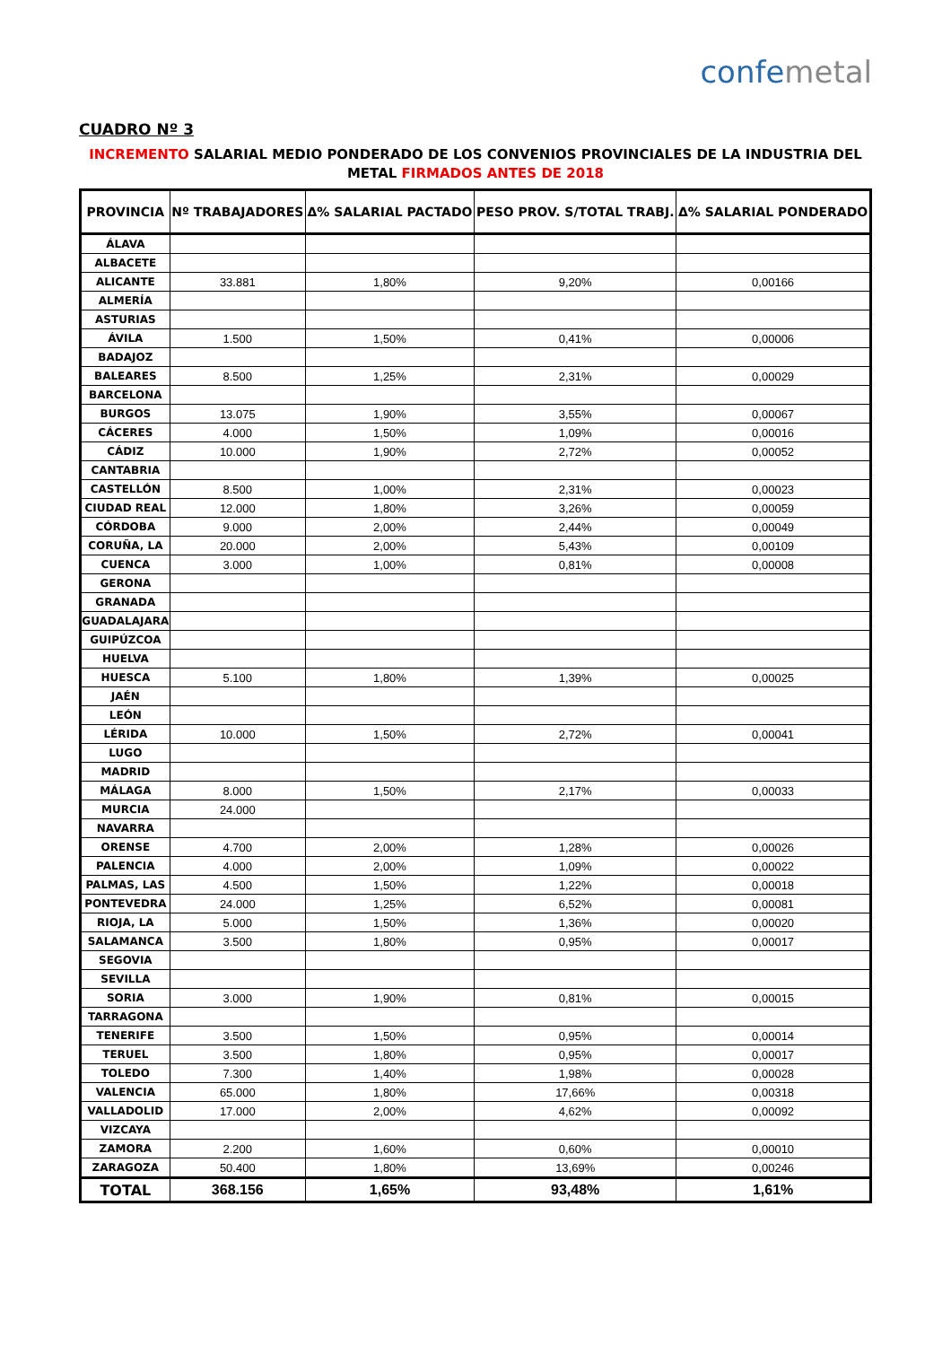confemetal
CUADRO Nº 3
INCREMENTO SALARIAL MEDIO PONDERADO DE LOS CONVENIOS PROVINCIALES DE LA INDUSTRIA DEL METAL FIRMADOS ANTES DE 2018
| PROVINCIA | Nº TRABAJADORES | Δ% SALARIAL PACTADO | PESO PROV. S/TOTAL TRABJ. | Δ% SALARIAL PONDERADO |
| --- | --- | --- | --- | --- |
| ÁLAVA | | | | |
| ALBACETE | | | | |
| ALICANTE | 33.881 | 1,80% | 9,20% | 0,00166 |
| ALMERÍA | | | | |
| ASTURIAS | | | | |
| ÁVILA | 1.500 | 1,50% | 0,41% | 0,00006 |
| BADAJOZ | | | | |
| BALEARES | 8.500 | 1,25% | 2,31% | 0,00029 |
| BARCELONA | | | | |
| BURGOS | 13.075 | 1,90% | 3,55% | 0,00067 |
| CÁCERES | 4.000 | 1,50% | 1,09% | 0,00016 |
| CÁDIZ | 10.000 | 1,90% | 2,72% | 0,00052 |
| CANTABRIA | | | | |
| CASTELLÓN | 8.500 | 1,00% | 2,31% | 0,00023 |
| CIUDAD REAL | 12.000 | 1,80% | 3,26% | 0,00059 |
| CÓRDOBA | 9.000 | 2,00% | 2,44% | 0,00049 |
| CORUÑA, LA | 20.000 | 2,00% | 5,43% | 0,00109 |
| CUENCA | 3.000 | 1,00% | 0,81% | 0,00008 |
| GERONA | | | | |
| GRANADA | | | | |
| GUADALAJARA | | | | |
| GUIPÚZCOA | | | | |
| HUELVA | | | | |
| HUESCA | 5.100 | 1,80% | 1,39% | 0,00025 |
| JAÉN | | | | |
| LEÓN | | | | |
| LÉRIDA | 10.000 | 1,50% | 2,72% | 0,00041 |
| LUGO | | | | |
| MADRID | | | | |
| MÁLAGA | 8.000 | 1,50% | 2,17% | 0,00033 |
| MURCIA | 24.000 | | | |
| NAVARRA | | | | |
| ORENSE | 4.700 | 2,00% | 1,28% | 0,00026 |
| PALENCIA | 4.000 | 2,00% | 1,09% | 0,00022 |
| PALMAS, LAS | 4.500 | 1,50% | 1,22% | 0,00018 |
| PONTEVEDRA | 24.000 | 1,25% | 6,52% | 0,00081 |
| RIOJA, LA | 5.000 | 1,50% | 1,36% | 0,00020 |
| SALAMANCA | 3.500 | 1,80% | 0,95% | 0,00017 |
| SEGOVIA | | | | |
| SEVILLA | | | | |
| SORIA | 3.000 | 1,90% | 0,81% | 0,00015 |
| TARRAGONA | | | | |
| TENERIFE | 3.500 | 1,50% | 0,95% | 0,00014 |
| TERUEL | 3.500 | 1,80% | 0,95% | 0,00017 |
| TOLEDO | 7.300 | 1,40% | 1,98% | 0,00028 |
| VALENCIA | 65.000 | 1,80% | 17,66% | 0,00318 |
| VALLADOLID | 17.000 | 2,00% | 4,62% | 0,00092 |
| VIZCAYA | | | | |
| ZAMORA | 2.200 | 1,60% | 0,60% | 0,00010 |
| ZARAGOZA | 50.400 | 1,80% | 13,69% | 0,00246 |
| TOTAL | 368.156 | 1,65% | 93,48% | 1,61% |